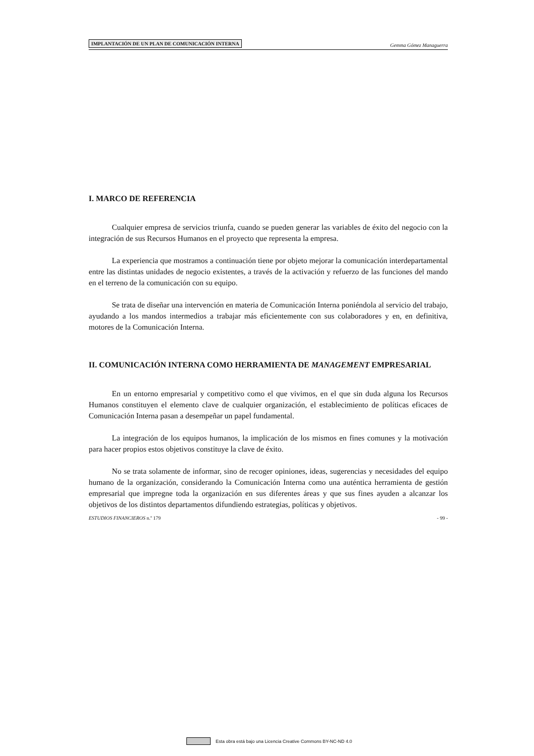IMPLANTACIÓN DE UN PLAN DE COMUNICACIÓN INTERNA Gemma Gómez Managuerra
I. MARCO DE REFERENCIA
Cualquier empresa de servicios triunfa, cuando se pueden generar las variables de éxito del negocio con la integración de sus Recursos Humanos en el proyecto que representa la empresa.
La experiencia que mostramos a continuación tiene por objeto mejorar la comunicación interdepartamental entre las distintas unidades de negocio existentes, a través de la activación y refuerzo de las funciones del mando en el terreno de la comunicación con su equipo.
Se trata de diseñar una intervención en materia de Comunicación Interna poniéndola al servicio del trabajo, ayudando a los mandos intermedios a trabajar más eficientemente con sus colaboradores y en, en definitiva, motores de la Comunicación Interna.
II. COMUNICACIÓN INTERNA COMO HERRAMIENTA DE MANAGEMENT EMPRESARIAL
En un entorno empresarial y competitivo como el que vivimos, en el que sin duda alguna los Recursos Humanos constituyen el elemento clave de cualquier organización, el establecimiento de políticas eficaces de Comunicación Interna pasan a desempeñar un papel fundamental.
La integración de los equipos humanos, la implicación de los mismos en fines comunes y la motivación para hacer propios estos objetivos constituye la clave de éxito.
No se trata solamente de informar, sino de recoger opiniones, ideas, sugerencias y necesidades del equipo humano de la organización, considerando la Comunicación Interna como una auténtica herramienta de gestión empresarial que impregne toda la organización en sus diferentes áreas y que sus fines ayuden a alcanzar los objetivos de los distintos departamentos difundiendo estrategias, políticas y objetivos.
ESTUDIOS FINANCIEROS n.º 179 - 99 -
Esta obra está bajo una Licencia Creative Commons BY-NC-ND 4.0